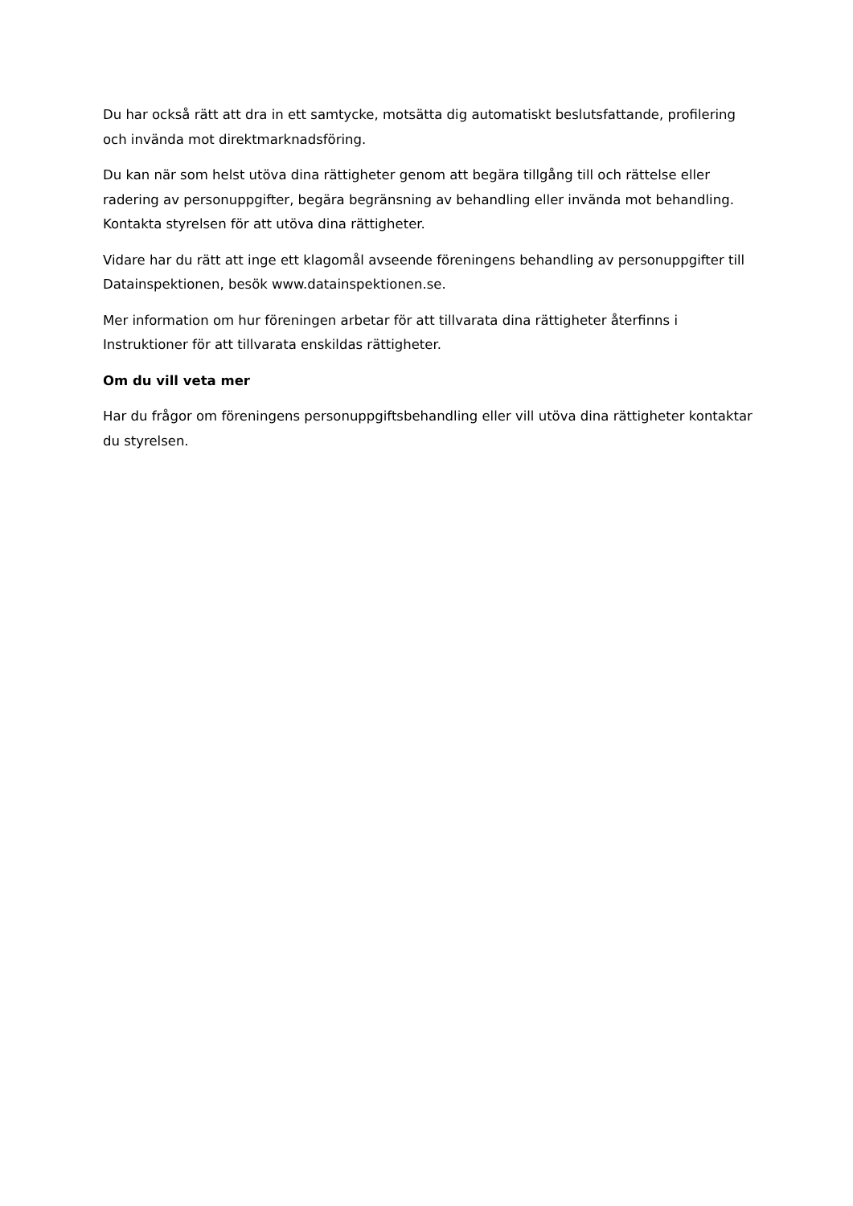Du har också rätt att dra in ett samtycke, motsätta dig automatiskt beslutsfattande, profilering och invända mot direktmarknadsföring.
Du kan när som helst utöva dina rättigheter genom att begära tillgång till och rättelse eller radering av personuppgifter, begära begränsning av behandling eller invända mot behandling. Kontakta styrelsen för att utöva dina rättigheter.
Vidare har du rätt att inge ett klagomål avseende föreningens behandling av personuppgifter till Datainspektionen, besök www.datainspektionen.se.
Mer information om hur föreningen arbetar för att tillvarata dina rättigheter återfinns i Instruktioner för att tillvarata enskildas rättigheter.
Om du vill veta mer
Har du frågor om föreningens personuppgiftsbehandling eller vill utöva dina rättigheter kontaktar du styrelsen.